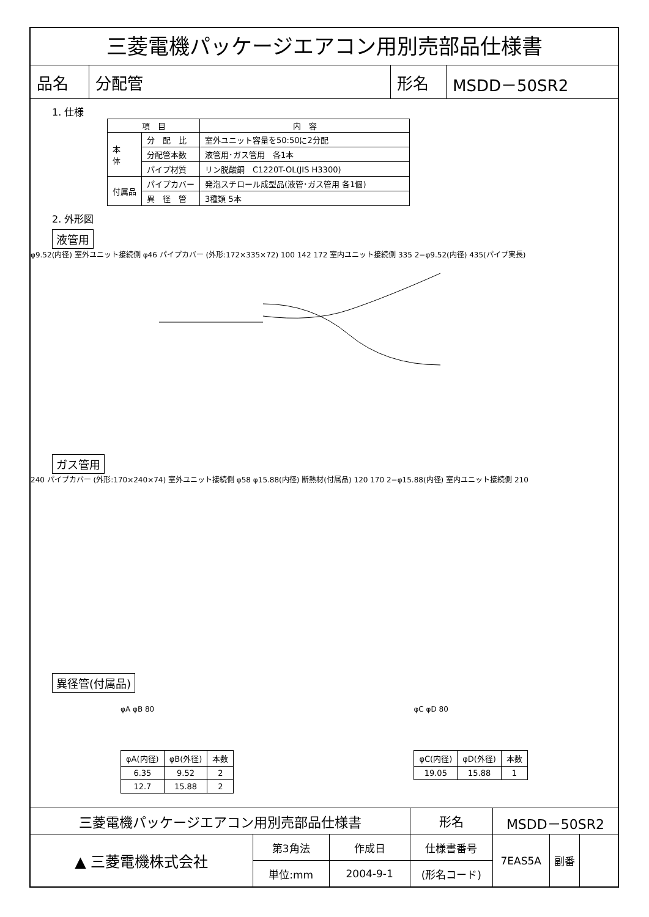三菱電機パッケージエアコン用別売部品仕様書
| 品名 | 分配管 | 形名 | MSDD－50SR2 |
1. 仕様
| 項 目 | | 内 容 |
| --- | --- | --- |
| 本 体 | 分 配 比 | 室外ユニット容量を50:50に2分配 |
| | 分配管本数 | 液管用･ガス管用 各1本 |
| | パイプ材質 | リン脱酸銅 C1220T-OL(JIS H3300) |
| 付属品 | パイプカバー | 発泡スチロール成型品(液管･ガス管用 各1個) |
| | 異 径 管 | 3種類 5本 |
2. 外形図
液管用
φ9.52(内径) 室外ユニット接続側 φ46 パイプカバー (外形:172×335×72) 100 142 172 室内ユニット接続側 335 2−φ9.52(内径) 435(パイプ実長)
ガス管用
240 パイプカバー (外形:170×240×74) 室外ユニット接続側 φ58 φ15.88(内径) 断熱材(付属品) 120 170 2−φ15.88(内径) 室内ユニット接続側 210
異径管(付属品)
φA φB 80
| φA(内径) | φB(外径) | 本数 |
| 6.35 | 9.52 | 2 |
| 12.7 | 15.88 | 2 |
φC φD 80
| φC(内径) | φD(外径) | 本数 |
| 19.05 | 15.88 | 1 |
| 三菱電機パッケージエアコン用別売部品仕様書 | | | 形名 | MSDD－50SR2 | | |
| ▲ 三菱電機株式会社 | 第3角法 | 作成日 | 仕様書番号 | 7EAS5A | 副番 | |
| | 単位:mm | 2004-9-1 | (形名コード) | | | |